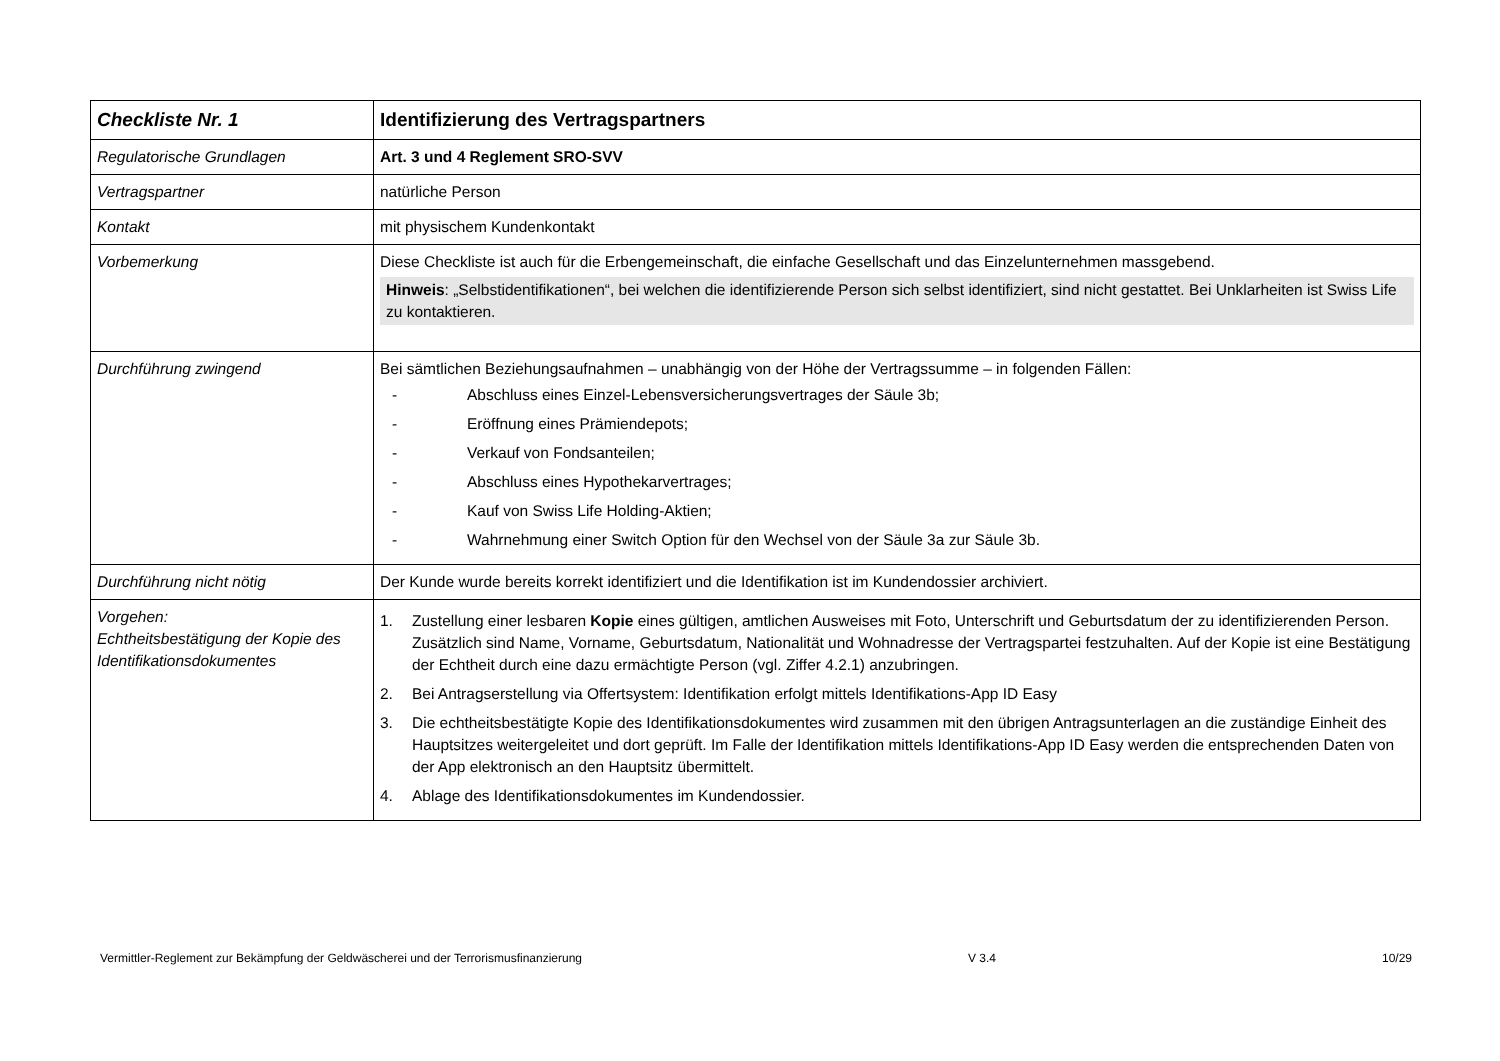| Checkliste Nr. 1 | Identifizierung des Vertragspartners |
| Regulatorische Grundlagen | Art. 3 und 4 Reglement SRO-SVV |
| Vertragspartner | natürliche Person |
| Kontakt | mit physischem Kundenkontakt |
| Vorbemerkung | Diese Checkliste ist auch für die Erbengemeinschaft, die einfache Gesellschaft und das Einzelunternehmen massgebend. Hinweis : „Selbstidentifikationen“, bei welchen die identifizierende Person sich selbst identifiziert, sind nicht gestattet. Bei Unklarheiten ist Swiss Life zu kontaktieren. |
| Durchführung zwingend | Bei sämtlichen Beziehungsaufnahmen – unabhängig von der Höhe der Vertragssumme – in folgenden Fällen: - Abschluss eines Einzel-Lebensversicherungsvertrages der Säule 3b; - Eröffnung eines Prämiendepots; - Verkauf von Fondsanteilen; - Abschluss eines Hypothekarvertrages; - Kauf von Swiss Life Holding-Aktien; - Wahrnehmung einer Switch Option für den Wechsel von der Säule 3a zur Säule 3b. |
| Durchführung nicht nötig | Der Kunde wurde bereits korrekt identifiziert und die Identifikation ist im Kundendossier archiviert. |
| Vorgehen: Echtheitsbestätigung der Kopie des Identifikationsdokumentes | 1. Zustellung einer lesbaren Kopie eines gültigen, amtlichen Ausweises mit Foto, Unterschrift und Geburtsdatum der zu identifizierenden Person. Zusätzlich sind Name, Vorname, Geburtsdatum, Nationalität und Wohnadresse der Vertragspartei festzuhalten. Auf der Kopie ist eine Bestätigung der Echtheit durch eine dazu ermächtigte Person (vgl. Ziffer 4.2.1) anzubringen. 2. Bei Antragserstellung via Offertsystem: Identifikation erfolgt mittels Identifikations-App ID Easy 3. Die echtheitsbestätigte Kopie des Identifikationsdokumentes wird zusammen mit den übrigen Antragsunterlagen an die zuständige Einheit des Hauptsitzes weitergeleitet und dort geprüft. Im Falle der Identifikation mittels Identifikations-App ID Easy werden die entsprechenden Daten von der App elektronisch an den Hauptsitz übermittelt. 4. Ablage des Identifikationsdokumentes im Kundendossier. |
Vermittler-Reglement zur Bekämpfung der Geldwäscherei und der Terrorismusfinanzierung V 3.4 10/29